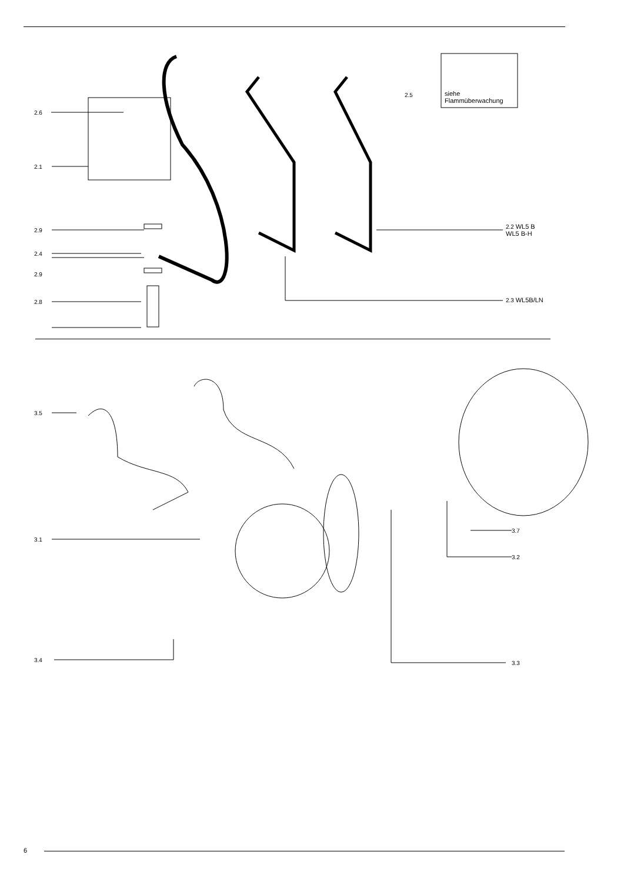2.6
2.1
2.9
2.4
2.9
2.8
2.5
siehe
Flammüberwachung
2.2 WL5 B
WL5 B-H
2.3 WL5B/LN
3.5
3.1
3.4
3.7
3.2
3.3
6